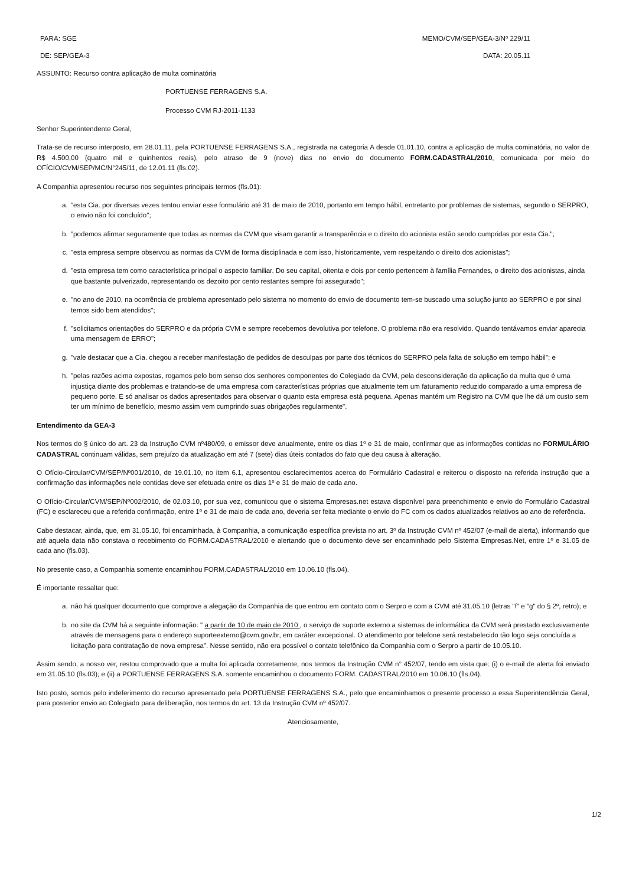PARA: SGE MEMO/CVM/SEP/GEA-3/Nº 229/11
DE: SEP/GEA-3 DATA: 20.05.11
ASSUNTO: Recurso contra aplicação de multa cominatória
PORTUENSE FERRAGENS S.A.
Processo CVM RJ-2011-1133
Senhor Superintendente Geral,
Trata-se de recurso interposto, em 28.01.11, pela PORTUENSE FERRAGENS S.A., registrada na categoria A desde 01.01.10, contra a aplicação de multa cominatória, no valor de R$ 4.500,00 (quatro mil e quinhentos reais), pelo atraso de 9 (nove) dias no envio do documento FORM.CADASTRAL/2010, comunicada por meio do OFÍCIO/CVM/SEP/MC/N°245/11, de 12.01.11 (fls.02).
A Companhia apresentou recurso nos seguintes principais termos (fls.01):
a. "esta Cia. por diversas vezes tentou enviar esse formulário até 31 de maio de 2010, portanto em tempo hábil, entretanto por problemas de sistemas, segundo o SERPRO, o envio não foi concluído";
b. "podemos afirmar seguramente que todas as normas da CVM que visam garantir a transparência e o direito do acionista estão sendo cumpridas por esta Cia.";
c. "esta empresa sempre observou as normas da CVM de forma disciplinada e com isso, historicamente, vem respeitando o direito dos acionistas";
d. "esta empresa tem como característica principal o aspecto familiar. Do seu capital, oitenta e dois por cento pertencem à família Fernandes, o direito dos acionistas, ainda que bastante pulverizado, representando os dezoito por cento restantes sempre foi assegurado";
e. "no ano de 2010, na ocorrência de problema apresentado pelo sistema no momento do envio de documento tem-se buscado uma solução junto ao SERPRO e por sinal temos sido bem atendidos";
f. "solicitamos orientações do SERPRO e da própria CVM e sempre recebemos devolutiva por telefone. O problema não era resolvido. Quando tentávamos enviar aparecia uma mensagem de ERRO";
g. "vale destacar que a Cia. chegou a receber manifestação de pedidos de desculpas por parte dos técnicos do SERPRO pela falta de solução em tempo hábil"; e
h. "pelas razões acima expostas, rogamos pelo bom senso dos senhores componentes do Colegiado da CVM, pela desconsideração da aplicação da multa que é uma injustiça diante dos problemas e tratando-se de uma empresa com características próprias que atualmente tem um faturamento reduzido comparado a uma empresa de pequeno porte. É só analisar os dados apresentados para observar o quanto esta empresa está pequena. Apenas mantém um Registro na CVM que lhe dá um custo sem ter um mínimo de benefício, mesmo assim vem cumprindo suas obrigações regularmente".
Entendimento da GEA-3
Nos termos do § único do art. 23 da Instrução CVM nº480/09, o emissor deve anualmente, entre os dias 1º e 31 de maio, confirmar que as informações contidas no FORMULÁRIO CADASTRAL continuam válidas, sem prejuízo da atualização em até 7 (sete) dias úteis contados do fato que deu causa à alteração.
O Ofício-Circular/CVM/SEP/Nº001/2010, de 19.01.10, no item 6.1, apresentou esclarecimentos acerca do Formulário Cadastral e reiterou o disposto na referida instrução que a confirmação das informações nele contidas deve ser efetuada entre os dias 1º e 31 de maio de cada ano.
O Ofício-Circular/CVM/SEP/Nº002/2010, de 02.03.10, por sua vez, comunicou que o sistema Empresas.net estava disponível para preenchimento e envio do Formulário Cadastral (FC) e esclareceu que a referida confirmação, entre 1º e 31 de maio de cada ano, deveria ser feita mediante o envio do FC com os dados atualizados relativos ao ano de referência.
Cabe destacar, ainda, que, em 31.05.10, foi encaminhada, à Companhia, a comunicação específica prevista no art. 3º da Instrução CVM nº 452/07 (e-mail de alerta), informando que até aquela data não constava o recebimento do FORM.CADASTRAL/2010 e alertando que o documento deve ser encaminhado pelo Sistema Empresas.Net, entre 1º e 31.05 de cada ano (fls.03).
No presente caso, a Companhia somente encaminhou FORM.CADASTRAL/2010 em 10.06.10 (fls.04).
É importante ressaltar que:
a. não há qualquer documento que comprove a alegação da Companhia de que entrou em contato com o Serpro e com a CVM até 31.05.10 (letras "f" e "g" do § 2º, retro); e
b. no site da CVM há a seguinte informação: " a partir de 10 de maio de 2010 , o serviço de suporte externo a sistemas de informática da CVM será prestado exclusivamente através de mensagens para o endereço suporteexterno@cvm.gov.br, em caráter excepcional. O atendimento por telefone será restabelecido tão logo seja concluída a licitação para contratação de nova empresa". Nesse sentido, não era possível o contato telefônico da Companhia com o Serpro a partir de 10.05.10.
Assim sendo, a nosso ver, restou comprovado que a multa foi aplicada corretamente, nos termos da Instrução CVM n° 452/07, tendo em vista que: (i) o e-mail de alerta foi enviado em 31.05.10 (fls.03); e (ii) a PORTUENSE FERRAGENS S.A. somente encaminhou o documento FORM. CADASTRAL/2010 em 10.06.10 (fls.04).
Isto posto, somos pelo indeferimento do recurso apresentado pela PORTUENSE FERRAGENS S.A., pelo que encaminhamos o presente processo a essa Superintendência Geral, para posterior envio ao Colegiado para deliberação, nos termos do art. 13 da Instrução CVM nº 452/07.
Atenciosamente,
1/2